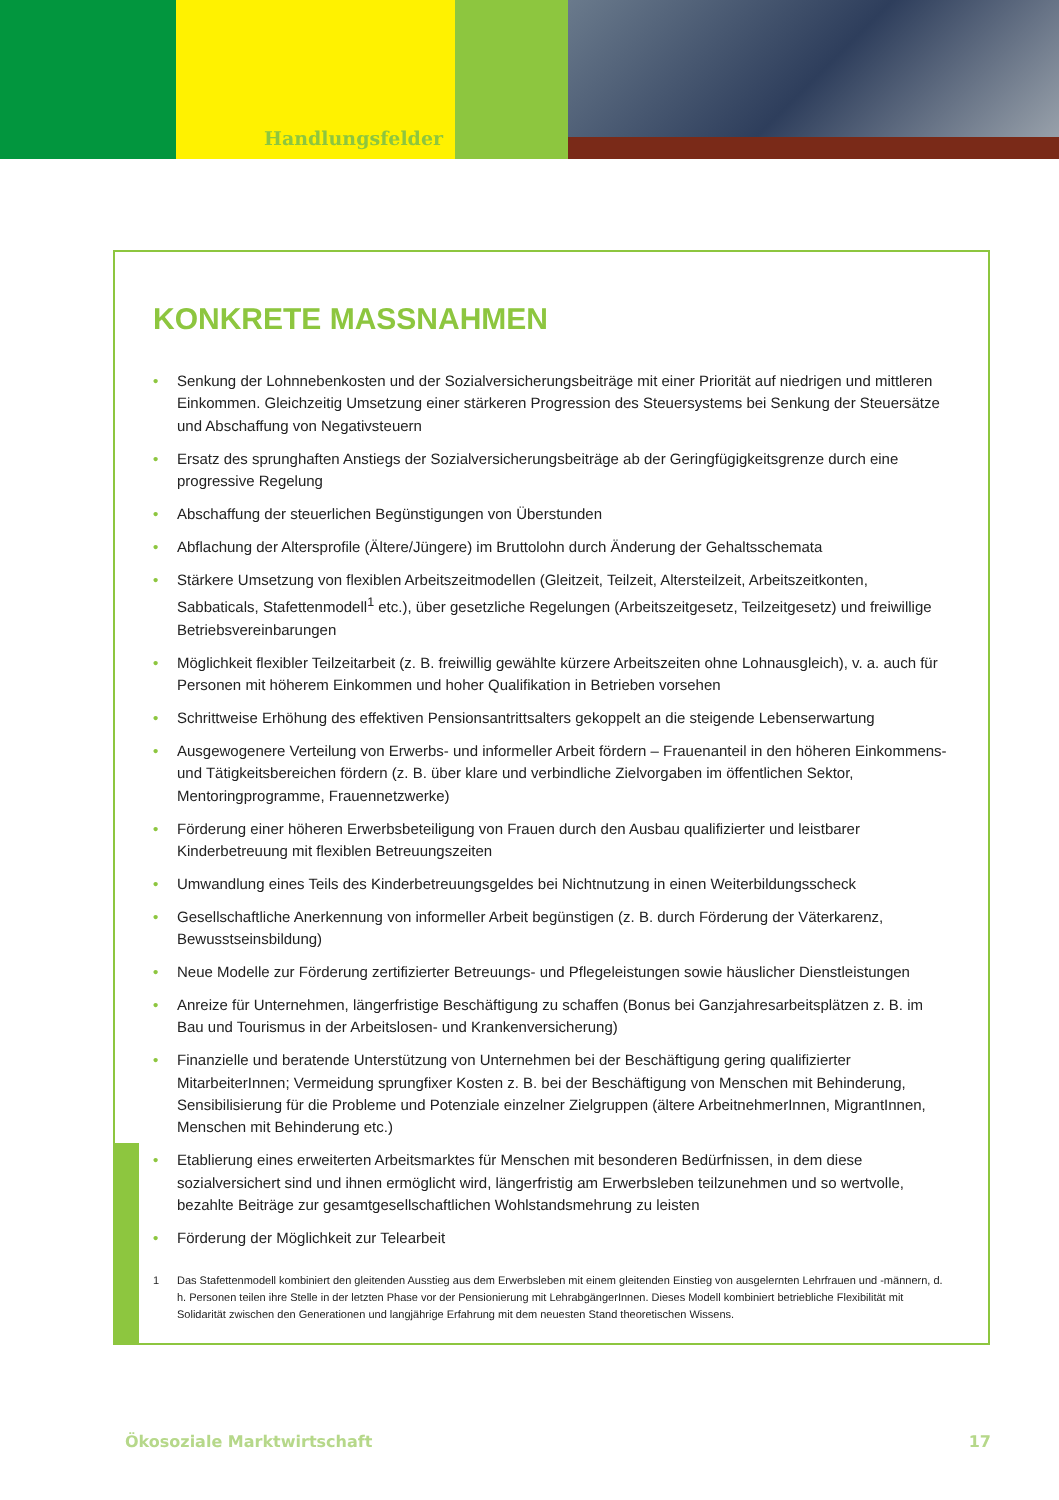Handlungsfelder
KONKRETE MASSNAHMEN
• Senkung der Lohnnebenkosten und der Sozialversicherungsbeiträge mit einer Priorität auf niedrigen und mittleren Einkommen. Gleichzeitig Umsetzung einer stärkeren Progression des Steuersystems bei Senkung der Steuersätze und Abschaffung von Negativsteuern
• Ersatz des sprunghaften Anstiegs der Sozialversicherungsbeiträge ab der Geringfügigkeitsgrenze durch eine progressive Regelung
• Abschaffung der steuerlichen Begünstigungen von Überstunden
• Abflachung der Altersprofile (Ältere/Jüngere) im Bruttolohn durch Änderung der Gehaltsschemata
• Stärkere Umsetzung von flexiblen Arbeitszeitmodellen (Gleitzeit, Teilzeit, Altersteilzeit, Arbeitszeitkonten, Sabbaticals, Stafettenmodell<sup>1</sup> etc.), über gesetzliche Regelungen (Arbeitszeitgesetz, Teilzeitgesetz) und freiwillige Betriebsvereinbarungen
• Möglichkeit flexibler Teilzeitarbeit (z. B. freiwillig gewählte kürzere Arbeitszeiten ohne Lohnausgleich), v. a. auch für Personen mit höherem Einkommen und hoher Qualifikation in Betrieben vorsehen
• Schrittweise Erhöhung des effektiven Pensionsantrittsalters gekoppelt an die steigende Lebenserwartung
• Ausgewogenere Verteilung von Erwerbs- und informeller Arbeit fördern – Frauenanteil in den höheren Einkommens- und Tätigkeitsbereichen fördern (z. B. über klare und verbindliche Zielvorgaben im öffentlichen Sektor, Mentoringprogramme, Frauennetzwerke)
• Förderung einer höheren Erwerbsbeteiligung von Frauen durch den Ausbau qualifizierter und leistbarer Kinderbetreuung mit flexiblen Betreuungszeiten
• Umwandlung eines Teils des Kinderbetreuungsgeldes bei Nichtnutzung in einen Weiterbildungsscheck
• Gesellschaftliche Anerkennung von informeller Arbeit begünstigen (z. B. durch Förderung der Väterkarenz, Bewusstseinsbildung)
• Neue Modelle zur Förderung zertifizierter Betreuungs- und Pflegeleistungen sowie häuslicher Dienstleistungen
• Anreize für Unternehmen, längerfristige Beschäftigung zu schaffen (Bonus bei Ganzjahresarbeitsplätzen z. B. im Bau und Tourismus in der Arbeitslosen- und Krankenversicherung)
• Finanzielle und beratende Unterstützung von Unternehmen bei der Beschäftigung gering qualifizierter MitarbeiterInnen; Vermeidung sprungfixer Kosten z. B. bei der Beschäftigung von Menschen mit Behinderung, Sensibilisierung für die Probleme und Potenziale einzelner Zielgruppen (ältere ArbeitnehmerInnen, MigrantInnen, Menschen mit Behinderung etc.)
• Etablierung eines erweiterten Arbeitsmarktes für Menschen mit besonderen Bedürfnissen, in dem diese sozialversichert sind und ihnen ermöglicht wird, längerfristig am Erwerbsleben teilzunehmen und so wertvolle, bezahlte Beiträge zur gesamtgesellschaftlichen Wohlstandsmehrung zu leisten
• Förderung der Möglichkeit zur Telearbeit
1 Das Stafettenmodell kombiniert den gleitenden Ausstieg aus dem Erwerbsleben mit einem gleitenden Einstieg von ausgelernten Lehrfrauen und -männern, d. h. Personen teilen ihre Stelle in der letzten Phase vor der Pensionierung mit LehrabgängerInnen. Dieses Modell kombiniert betriebliche Flexibilität mit Solidarität zwischen den Generationen und langjährige Erfahrung mit dem neuesten Stand theoretischen Wissens.
Ökosoziale Marktwirtschaft 17